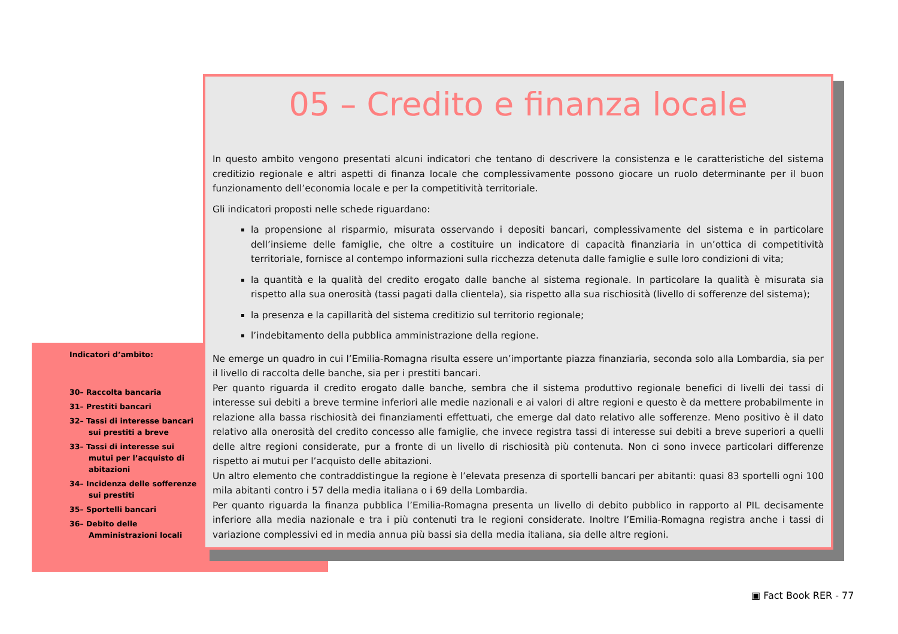Indicatori d’ambito:
30– Raccolta bancaria
31– Prestiti bancari
32– Tassi di interesse bancari sui prestiti a breve
33– Tassi di interesse sui mutui per l’acquisto di abitazioni
34– Incidenza delle sofferenze sui prestiti
35– Sportelli bancari
36– Debito delle Amministrazioni locali
05 – Credito e finanza locale
In questo ambito vengono presentati alcuni indicatori che tentano di descrivere la consistenza e le caratteristiche del sistema creditizio regionale e altri aspetti di finanza locale che complessivamente possono giocare un ruolo determinante per il buon funzionamento dell’economia locale e per la competitività territoriale.
Gli indicatori proposti nelle schede riguardano:
la propensione al risparmio, misurata osservando i depositi bancari, complessivamente del sistema e in particolare dell’insieme delle famiglie, che oltre a costituire un indicatore di capacità finanziaria in un’ottica di competitività territoriale, fornisce al contempo informazioni sulla ricchezza detenuta dalle famiglie e sulle loro condizioni di vita;
la quantità e la qualità del credito erogato dalle banche al sistema regionale. In particolare la qualità è misurata sia rispetto alla sua onerosità (tassi pagati dalla clientela), sia rispetto alla sua rischiosità (livello di sofferenze del sistema);
la presenza e la capillarità del sistema creditizio sul territorio regionale;
l’indebitamento della pubblica amministrazione della regione.
Ne emerge un quadro in cui l’Emilia-Romagna risulta essere un’importante piazza finanziaria, seconda solo alla Lombardia, sia per il livello di raccolta delle banche, sia per i prestiti bancari.
Per quanto riguarda il credito erogato dalle banche, sembra che il sistema produttivo regionale benefici di livelli dei tassi di interesse sui debiti a breve termine inferiori alle medie nazionali e ai valori di altre regioni e questo è da mettere probabilmente in relazione alla bassa rischiosità dei finanziamenti effettuati, che emerge dal dato relativo alle sofferenze. Meno positivo è il dato relativo alla onerosità del credito concesso alle famiglie, che invece registra tassi di interesse sui debiti a breve superiori a quelli delle altre regioni considerate, pur a fronte di un livello di rischiosità più contenuta. Non ci sono invece particolari differenze rispetto ai mutui per l’acquisto delle abitazioni.
Un altro elemento che contraddistingue la regione è l’elevata presenza di sportelli bancari per abitanti: quasi 83 sportelli ogni 100 mila abitanti contro i 57 della media italiana o i 69 della Lombardia.
Per quanto riguarda la finanza pubblica l’Emilia-Romagna presenta un livello di debito pubblico in rapporto al PIL decisamente inferiore alla media nazionale e tra i più contenuti tra le regioni considerate. Inoltre l’Emilia-Romagna registra anche i tassi di variazione complessivi ed in media annua più bassi sia della media italiana, sia delle altre regioni.
▣ Fact Book RER - 77